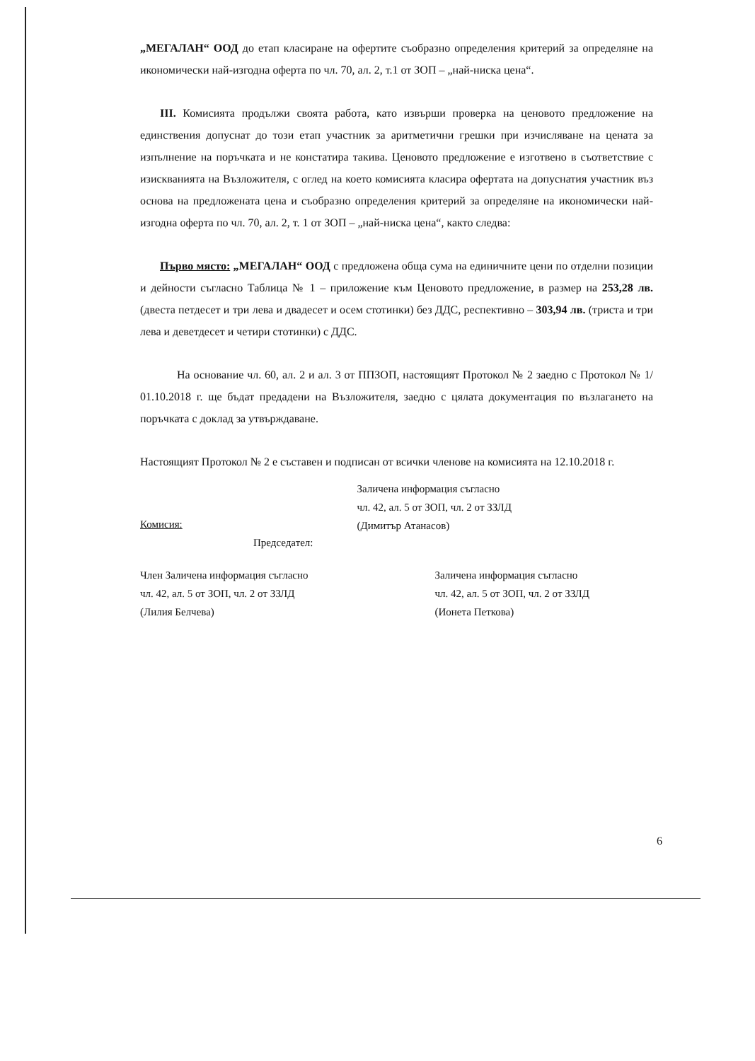„МЕГАЛАН“ ООД до етап класиране на офертите съобразно определения критерий за определяне на икономически най-изгодна оферта по чл. 70, ал. 2, т.1 от ЗОП – „най-ниска цена“.
III. Комисията продължи своята работа, като извърши проверка на ценовото предложение на единствения допуснат до този етап участник за аритметични грешки при изчисляване на цената за изпълнение на поръчката и не констатира такива. Ценовото предложение е изготвено в съответствие с изискванията на Възложителя, с оглед на което комисията класира офертата на допуснатия участник въз основа на предложената цена и съобразно определения критерий за определяне на икономически най-изгодна оферта по чл. 70, ал. 2, т. 1 от ЗОП – „най-ниска цена“, както следва:
Първо място: „МЕГАЛАН“ ООД с предложена обща сума на единичните цени по отделни позиции и дейности съгласно Таблица № 1 – приложение към Ценовото предложение, в размер на 253,28 лв. (двеста петдесет и три лева и двадесет и осем стотинки) без ДДС, респективно – 303,94 лв. (триста и три лева и деветдесет и четири стотинки) с ДДС.
На основание чл. 60, ал. 2 и ал. 3 от ППЗОП, настоящият Протокол № 2 заедно с Протокол № 1/ 01.10.2018 г. ще бъдат предадени на Възложителя, заедно с цялата документация по възлагането на поръчката с доклад за утвърждаване.
Настоящият Протокол № 2 е съставен и подписан от всички членове на комисията на 12.10.2018 г.
Комисия:
Председател:
Заличена информация съгласно
чл. 42, ал. 5 от ЗОП, чл. 2 от ЗЗЛД
(Димитър Атанасов)
Член Заличена информация съгласно
чл. 42, ал. 5 от ЗОП, чл. 2 от ЗЗЛД
(Лилия Белчева)
Заличена информация съгласно
чл. 42, ал. 5 от ЗОП, чл. 2 от ЗЗЛД
(Ионета Петкова)
6